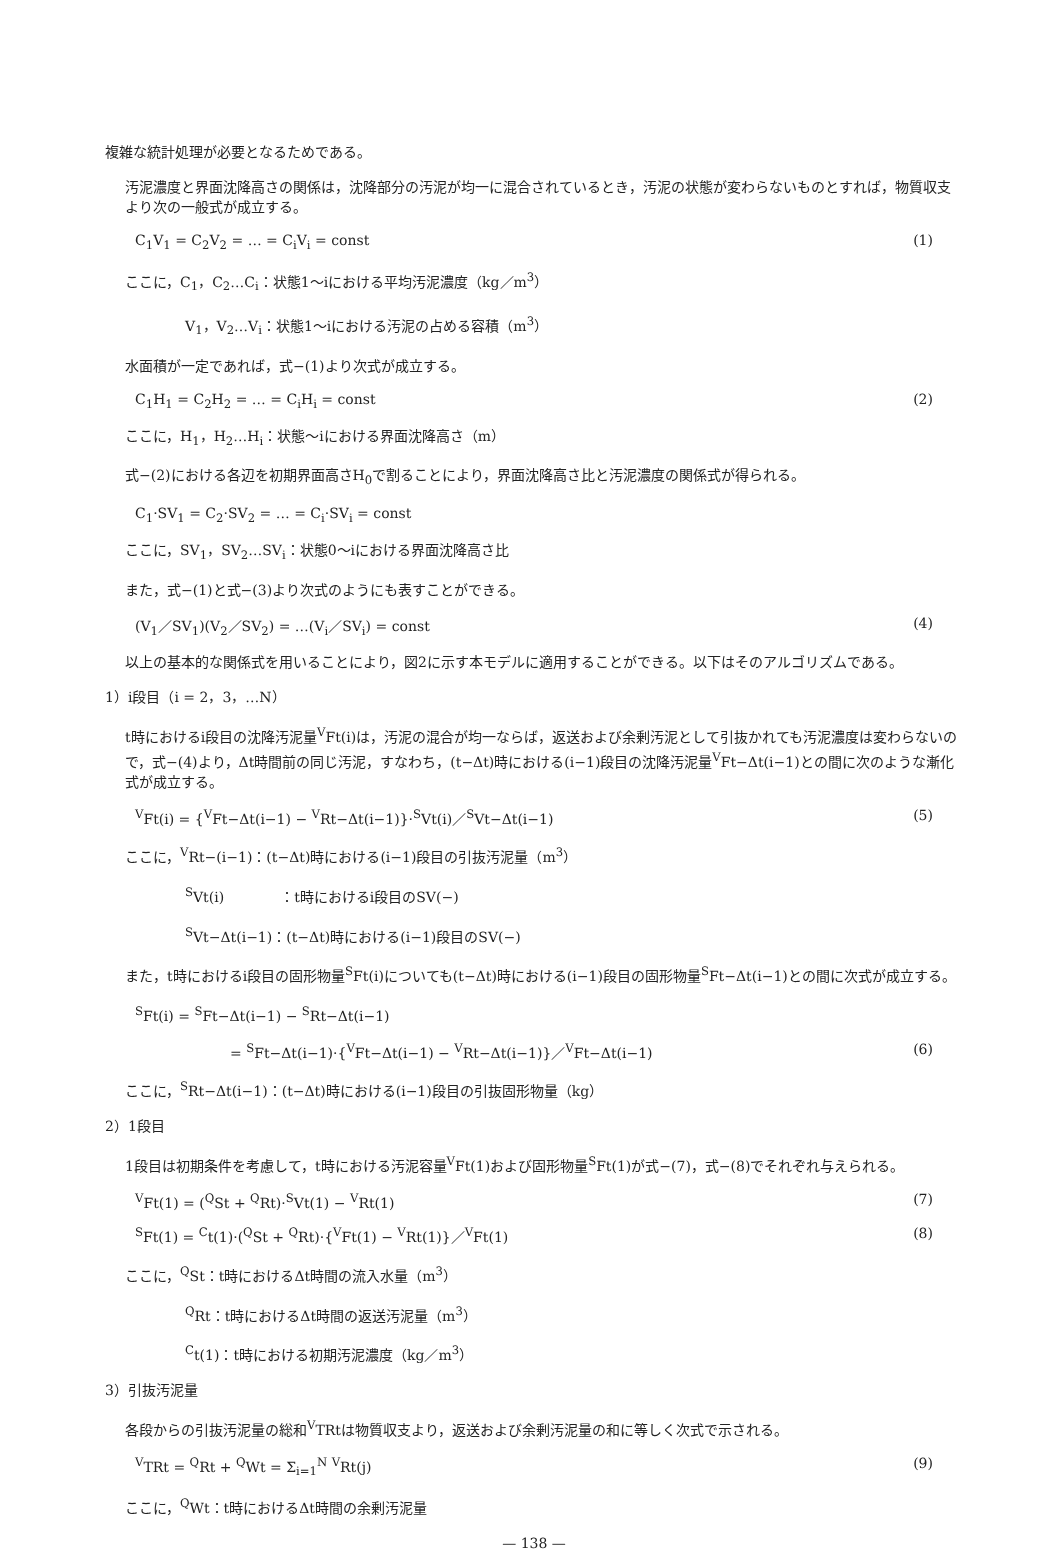複雑な統計処理が必要となるためである。
汚泥濃度と界面沈降高さの関係は，沈降部分の汚泥が均一に混合されているとき，汚泥の状態が変わらないものとすれば，物質収支より次の一般式が成立する。
C<sub>1</sub>V<sub>1</sub> = C<sub>2</sub>V<sub>2</sub> = … = C<sub>i</sub>V<sub>i</sub> = const (1)
ここに，C<sub>1</sub>，C<sub>2</sub>…C<sub>i</sub>：状態1〜iにおける平均汚泥濃度（kg／m<sup>3</sup>）
V<sub>1</sub>，V<sub>2</sub>…V<sub>i</sub>：状態1〜iにおける汚泥の占める容積（m<sup>3</sup>）
水面積が一定であれば，式−(1)より次式が成立する。
C<sub>1</sub>H<sub>1</sub> = C<sub>2</sub>H<sub>2</sub> = … = C<sub>i</sub>H<sub>i</sub> = const (2)
ここに，H<sub>1</sub>，H<sub>2</sub>…H<sub>i</sub>：状態〜iにおける界面沈降高さ（m）
式−(2)における各辺を初期界面高さH<sub>0</sub>で割ることにより，界面沈降高さ比と汚泥濃度の関係式が得られる。
C<sub>1</sub>·SV<sub>1</sub> = C<sub>2</sub>·SV<sub>2</sub> = … = C<sub>i</sub>·SV<sub>i</sub> = const
ここに，SV<sub>1</sub>，SV<sub>2</sub>…SV<sub>i</sub>：状態0〜iにおける界面沈降高さ比
また，式−(1)と式−(3)より次式のようにも表すことができる。
(V<sub>1</sub>／SV<sub>1</sub>)(V<sub>2</sub>／SV<sub>2</sub>) = …(V<sub>i</sub>／SV<sub>i</sub>) = const (4)
以上の基本的な関係式を用いることにより，図2に示す本モデルに適用することができる。以下はそのアルゴリズムである。
1）i段目（i = 2，3，…N）
t時におけるi段目の沈降汚泥量<sup>V</sup>Ft(i)は，汚泥の混合が均一ならば，返送および余剰汚泥として引抜かれても汚泥濃度は変わらないので，式−(4)より，Δt時間前の同じ汚泥，すなわち，(t−Δt)時における(i−1)段目の沈降汚泥量<sup>V</sup>Ft−Δt(i−1)との間に次のような漸化式が成立する。
<sup>V</sup>Ft(i) = {<sup>V</sup>Ft−Δt(i−1) − <sup>V</sup>Rt−Δt(i−1)}·<sup>S</sup>Vt(i)／<sup>S</sup>Vt−Δt(i−1) (5)
ここに，<sup>V</sup>Rt−(i−1)：(t−Δt)時における(i−1)段目の引抜汚泥量（m<sup>3</sup>）
<sup>S</sup>Vt(i)　　　　：t時におけるi段目のSV(−)
<sup>S</sup>Vt−Δt(i−1)：(t−Δt)時における(i−1)段目のSV(−)
また，t時におけるi段目の固形物量<sup>S</sup>Ft(i)についても(t−Δt)時における(i−1)段目の固形物量<sup>S</sup>Ft−Δt(i−1)との間に次式が成立する。
<sup>S</sup>Ft(i) = <sup>S</sup>Ft−Δt(i−1) − <sup>S</sup>Rt−Δt(i−1)
= <sup>S</sup>Ft−Δt(i−1)·{<sup>V</sup>Ft−Δt(i−1) − <sup>V</sup>Rt−Δt(i−1)}／<sup>V</sup>Ft−Δt(i−1) (6)
ここに，<sup>S</sup>Rt−Δt(i−1)：(t−Δt)時における(i−1)段目の引抜固形物量（kg）
2）1段目
1段目は初期条件を考慮して，t時における汚泥容量<sup>V</sup>Ft(1)および固形物量<sup>S</sup>Ft(1)が式−(7)，式−(8)でそれぞれ与えられる。
<sup>V</sup>Ft(1) = (<sup>Q</sup>St + <sup>Q</sup>Rt)·<sup>S</sup>Vt(1) − <sup>V</sup>Rt(1) (7)
<sup>S</sup>Ft(1) = <sup>C</sup>t(1)·(<sup>Q</sup>St + <sup>Q</sup>Rt)·{<sup>V</sup>Ft(1) − <sup>V</sup>Rt(1)}／<sup>V</sup>Ft(1) (8)
ここに，<sup>Q</sup>St：t時におけるΔt時間の流入水量（m<sup>3</sup>）
<sup>Q</sup>Rt：t時におけるΔt時間の返送汚泥量（m<sup>3</sup>）
<sup>C</sup>t(1)：t時における初期汚泥濃度（kg／m<sup>3</sup>）
3）引抜汚泥量
各段からの引抜汚泥量の総和<sup>V</sup>TRtは物質収支より，返送および余剰汚泥量の和に等しく次式で示される。
<sup>V</sup>TRt = <sup>Q</sup>Rt + <sup>Q</sup>Wt = Σ<sub>i=1</sub><sup>N</sup> <sup>V</sup>Rt(j) (9)
ここに，<sup>Q</sup>Wt：t時におけるΔt時間の余剰汚泥量
— 138 —